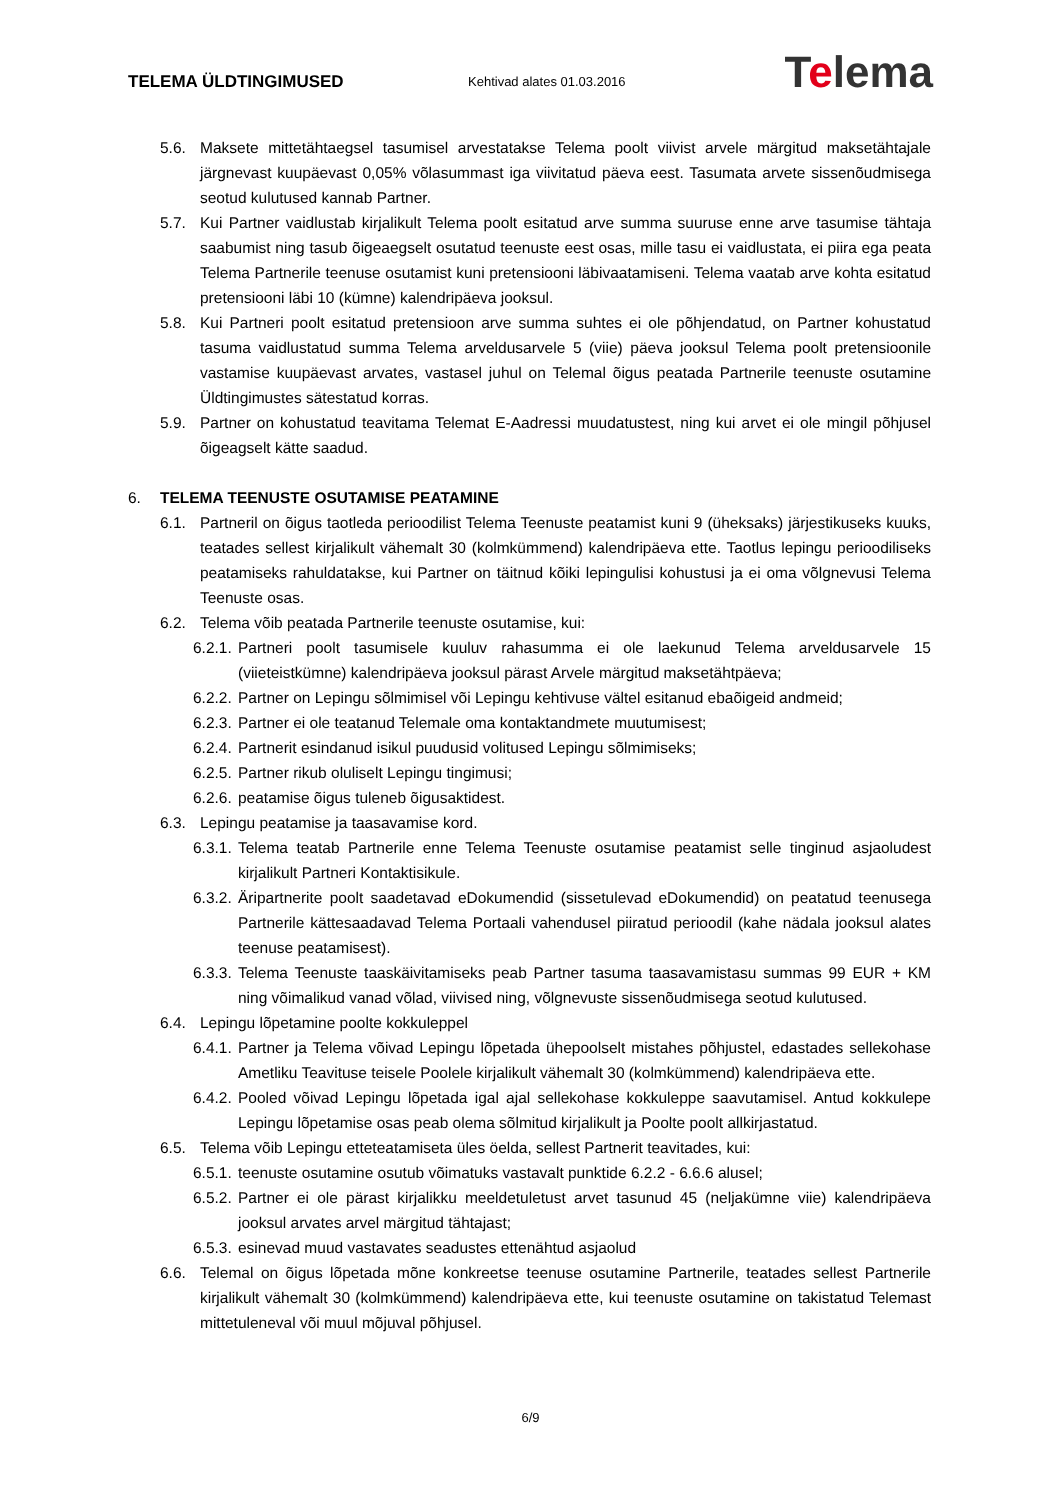TELEMA ÜLDTINGIMUSED
Kehtivad alates 01.03.2016
Telema
5.6. Maksete mittetähtaegsel tasumisel arvestatakse Telema poolt viivist arvele märgitud maksetähtajale järgnevast kuupäevast 0,05% võlasummast iga viivitatud päeva eest. Tasumata arvete sissenõudmisega seotud kulutused kannab Partner.
5.7. Kui Partner vaidlustab kirjalikult Telema poolt esitatud arve summa suuruse enne arve tasumise tähtaja saabumist ning tasub õigeaegselt osutatud teenuste eest osas, mille tasu ei vaidlustata, ei piira ega peata Telema Partnerile teenuse osutamist kuni pretensiooni läbivaatamiseni. Telema vaatab arve kohta esitatud pretensiooni läbi 10 (kümne) kalendripäeva jooksul.
5.8. Kui Partneri poolt esitatud pretensioon arve summa suhtes ei ole põhjendatud, on Partner kohustatud tasuma vaidlustatud summa Telema arveldusarvele 5 (viie) päeva jooksul Telema poolt pretensioonile vastamise kuupäevast arvates, vastasel juhul on Telemal õigus peatada Partnerile teenuste osutamine Üldtingimustes sätestatud korras.
5.9. Partner on kohustatud teavitama Telemat E-Aadressi muudatustest, ning kui arvet ei ole mingil põhjusel õigeagselt kätte saadud.
6. TELEMA TEENUSTE OSUTAMISE PEATAMINE
6.1. Partneril on õigus taotleda perioodilist Telema Teenuste peatamist kuni 9 (üheksaks) järjestikuseks kuuks, teatades sellest kirjalikult vähemalt 30 (kolmkümmend) kalendripäeva ette. Taotlus lepingu perioodiliseks peatamiseks rahuldatakse, kui Partner on täitnud kõiki lepingulisi kohustusi ja ei oma võlgnevusi Telema Teenuste osas.
6.2. Telema võib peatada Partnerile teenuste osutamise, kui:
6.2.1.
Partneri poolt tasumisele kuuluv rahasumma ei ole laekunud Telema arveldusarvele 15 (viieteistkümne) kalendripäeva jooksul pärast Arvele märgitud maksetähtpäeva;
6.2.2.
Partner on Lepingu sõlmimisel või Lepingu kehtivuse vältel esitanud ebaõigeid andmeid;
6.2.3.
Partner ei ole teatanud Telemale oma kontaktandmete muutumisest;
6.2.4.
Partnerit esindanud isikul puudusid volitused Lepingu sõlmimiseks;
6.2.5.
Partner rikub oluliselt Lepingu tingimusi;
6.2.6.
peatamise õigus tuleneb õigusaktidest.
6.3. Lepingu peatamise ja taasavamise kord.
6.3.1.
Telema teatab Partnerile enne Telema Teenuste osutamise peatamist selle tinginud asjaoludest kirjalikult Partneri Kontaktisikule.
6.3.2.
Äripartnerite poolt saadetavad eDokumendid (sissetulevad eDokumendid) on peatatud teenusega Partnerile kättesaadavad Telema Portaali vahendusel piiratud perioodil (kahe nädala jooksul alates teenuse peatamisest).
6.3.3.
Telema Teenuste taaskäivitamiseks peab Partner tasuma taasavamistasu summas 99 EUR + KM ning võimalikud vanad võlad, viivised ning, võlgnevuste sissenõudmisega seotud kulutused.
6.4. Lepingu lõpetamine poolte kokkuleppel
6.4.1.
Partner ja Telema võivad Lepingu lõpetada ühepoolselt mistahes põhjustel, edastades sellekohase Ametliku Teavituse teisele Poolele kirjalikult vähemalt 30 (kolmkümmend) kalendripäeva ette.
6.4.2.
Pooled võivad Lepingu lõpetada igal ajal sellekohase kokkuleppe saavutamisel. Antud kokkulepe Lepingu lõpetamise osas peab olema sõlmitud kirjalikult ja Poolte poolt allkirjastatud.
6.5. Telema võib Lepingu etteteatamiseta üles öelda, sellest Partnerit teavitades, kui:
6.5.1.
teenuste osutamine osutub võimatuks vastavalt punktide 6.2.2 - 6.6.6 alusel;
6.5.2.
Partner ei ole pärast kirjalikku meeldetuletust arvet tasunud 45 (neljakümne viie) kalendripäeva jooksul arvates arvel märgitud tähtajast;
6.5.3.
esinevad muud vastavates seadustes ettenähtud asjaolud
6.6. Telemal on õigus lõpetada mõne konkreetse teenuse osutamine Partnerile, teatades sellest Partnerile kirjalikult vähemalt 30 (kolmkümmend) kalendripäeva ette, kui teenuste osutamine on takistatud Telemast mittetuleneval või muul mõjuval põhjusel.
6/9